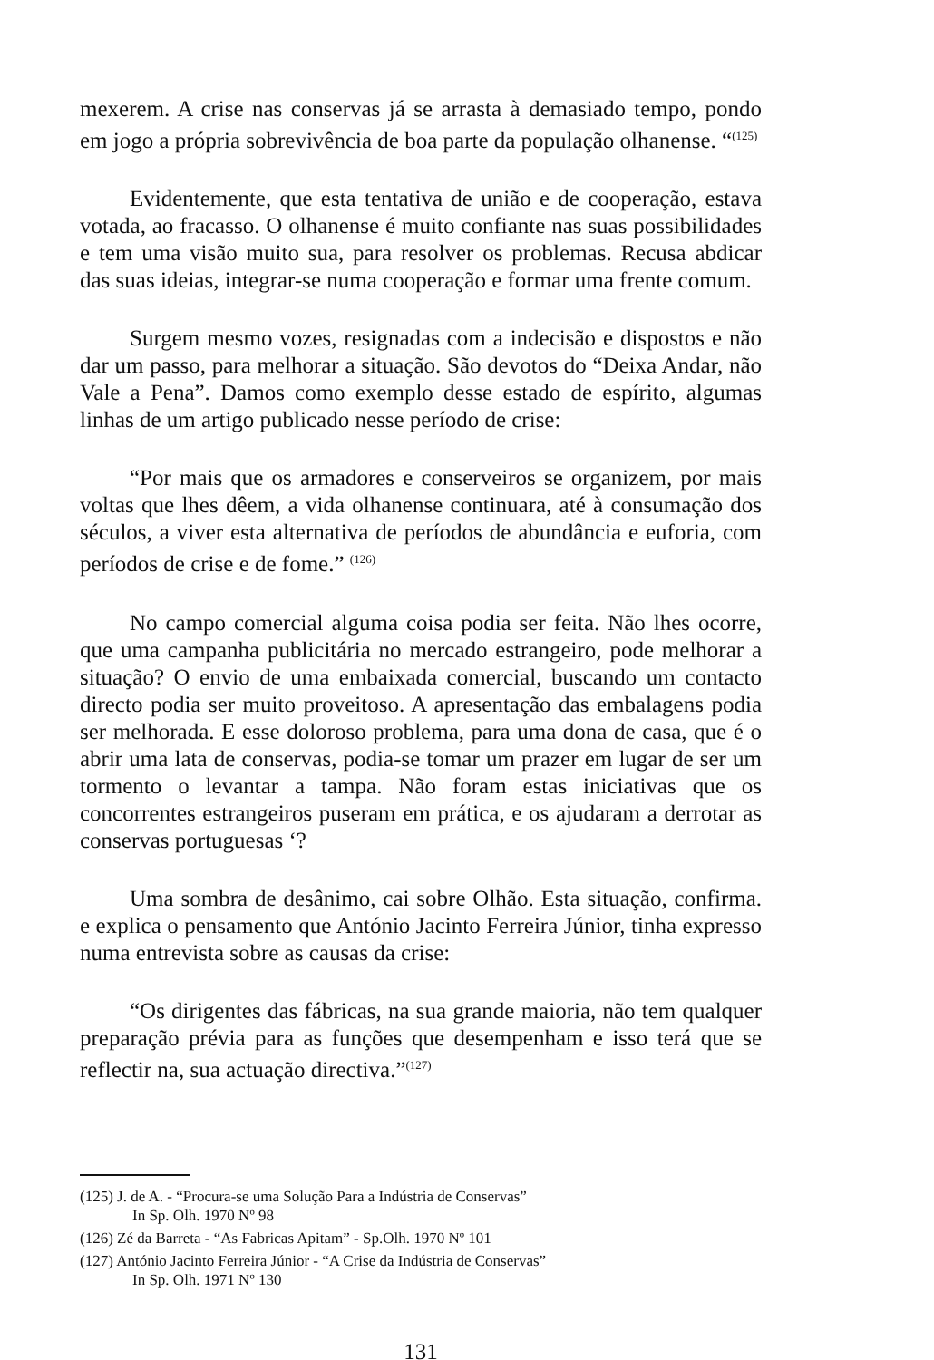mexerem. A crise nas conservas já se arrasta à demasiado tempo, pondo em jogo a própria sobrevivência de boa parte da população olhanense. “<sup>(125)</sup>
Evidentemente, que esta tentativa de união e de cooperação, estava votada, ao fracasso. O olhanense é muito confiante nas suas possibilidades e tem uma visão muito sua, para resolver os problemas. Recusa abdicar das suas ideias, integrar-se numa cooperação e formar uma frente comum.
Surgem mesmo vozes, resignadas com a indecisão e dispostos e não dar um passo, para melhorar a situação. São devotos do “Deixa Andar, não Vale a Pena”. Damos como exemplo desse estado de espírito, algumas linhas de um artigo publicado nesse período de crise:
“Por mais que os armadores e conserveiros se organizem, por mais voltas que lhes dêem, a vida olhanense continuara, até à consumação dos séculos, a viver esta alternativa de períodos de abundância e euforia, com períodos de crise e de fome.” <sup>(126)</sup>
No campo comercial alguma coisa podia ser feita. Não lhes ocorre, que uma campanha publicitária no mercado estrangeiro, pode melhorar a situação? O envio de uma embaixada comercial, buscando um contacto directo podia ser muito proveitoso. A apresentação das embalagens podia ser melhorada. E esse doloroso problema, para uma dona de casa, que é o abrir uma lata de conservas, podia-se tomar um prazer em lugar de ser um tormento o levantar a tampa. Não foram estas iniciativas que os concorrentes estrangeiros puseram em prática, e os ajudaram a derrotar as conservas portuguesas ‘?
Uma sombra de desânimo, cai sobre Olhão. Esta situação, confirma. e explica o pensamento que António Jacinto Ferreira Júnior, tinha expresso numa entrevista sobre as causas da crise:
“Os dirigentes das fábricas, na sua grande maioria, não tem qualquer preparação prévia para as funções que desempenham e isso terá que se reflectir na, sua actuação directiva.”<sup>(127)</sup>
(125) J. de A. - “Procura-se uma Solução Para a Indústria de Conservas”
In Sp. Olh. 1970 Nº 98
(126) Zé da Barreta - “As Fabricas Apitam” - Sp.Olh. 1970 Nº 101
(127) António Jacinto Ferreira Júnior - “A Crise da Indústria de Conservas”
In Sp. Olh. 1971 Nº 130
131